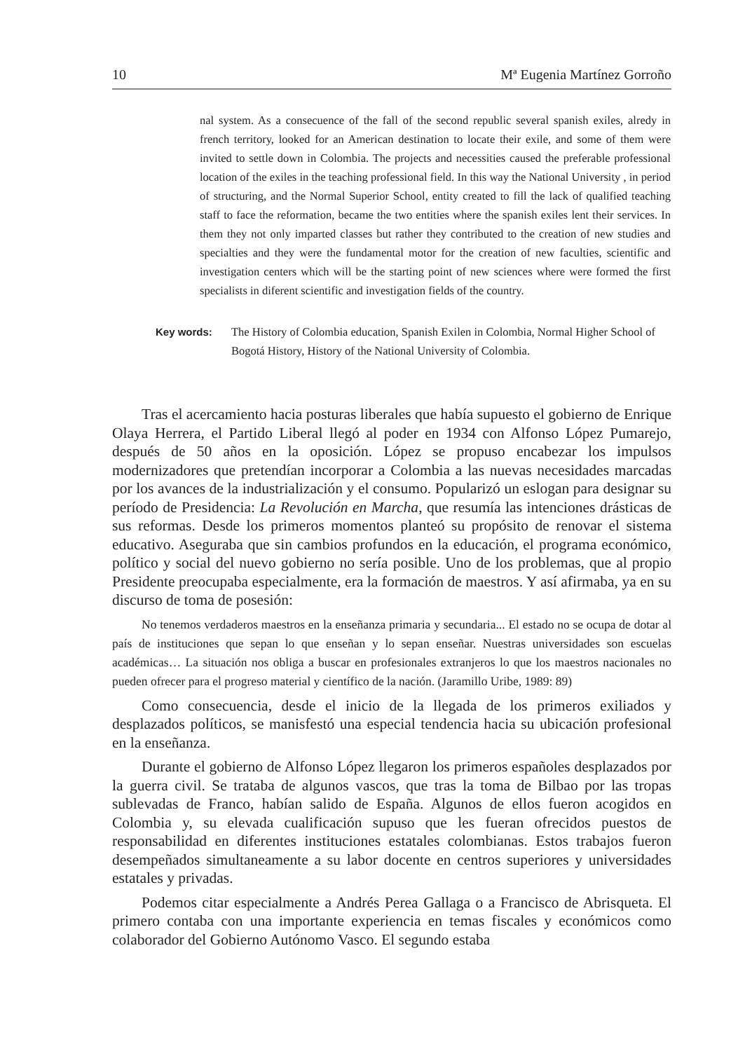10 Mª Eugenia Martínez Gorroño
nal system. As a consecuence of the fall of the second republic several spanish exiles, alredy in french territory, looked for an American destination to locate their exile, and some of them were invited to settle down in Colombia. The projects and necessities caused the preferable professional location of the exiles in the teaching professional field. In this way the National University , in period of structuring, and the Normal Superior School, entity created to fill the lack of qualified teaching staff to face the reformation, became the two entities where the spanish exiles lent their services. In them they not only imparted classes but rather they contributed to the creation of new studies and specialties and they were the fundamental motor for the creation of new faculties, scientific and investigation centers which will be the starting point of new sciences where were formed the first specialists in diferent scientific and investigation fields of the country.
Key words: The History of Colombia education, Spanish Exilen in Colombia, Normal Higher School of Bogotá History, History of the National University of Colombia.
Tras el acercamiento hacia posturas liberales que había supuesto el gobierno de Enrique Olaya Herrera, el Partido Liberal llegó al poder en 1934 con Alfonso López Pumarejo, después de 50 años en la oposición. López se propuso encabezar los impulsos modernizadores que pretendían incorporar a Colombia a las nuevas necesidades marcadas por los avances de la industrialización y el consumo. Popularizó un eslogan para designar su período de Presidencia: La Revolución en Marcha, que resumía las intenciones drásticas de sus reformas. Desde los primeros momentos planteó su propósito de renovar el sistema educativo. Aseguraba que sin cambios profundos en la educación, el programa económico, político y social del nuevo gobierno no sería posible. Uno de los problemas, que al propio Presidente preocupaba especialmente, era la formación de maestros. Y así afirmaba, ya en su discurso de toma de posesión:
No tenemos verdaderos maestros en la enseñanza primaria y secundaria... El estado no se ocupa de dotar al país de instituciones que sepan lo que enseñan y lo sepan enseñar. Nuestras universidades son escuelas académicas… La situación nos obliga a buscar en profesionales extranjeros lo que los maestros nacionales no pueden ofrecer para el progreso material y científico de la nación. (Jaramillo Uribe, 1989: 89)
Como consecuencia, desde el inicio de la llegada de los primeros exiliados y desplazados políticos, se manisfestó una especial tendencia hacia su ubicación profesional en la enseñanza.
Durante el gobierno de Alfonso López llegaron los primeros españoles desplazados por la guerra civil. Se trataba de algunos vascos, que tras la toma de Bilbao por las tropas sublevadas de Franco, habían salido de España. Algunos de ellos fueron acogidos en Colombia y, su elevada cualificación supuso que les fueran ofrecidos puestos de responsabilidad en diferentes instituciones estatales colombianas. Estos trabajos fueron desempeñados simultaneamente a su labor docente en centros superiores y universidades estatales y privadas.
Podemos citar especialmente a Andrés Perea Gallaga o a Francisco de Abrisqueta. El primero contaba con una importante experiencia en temas fiscales y económicos como colaborador del Gobierno Autónomo Vasco. El segundo estaba